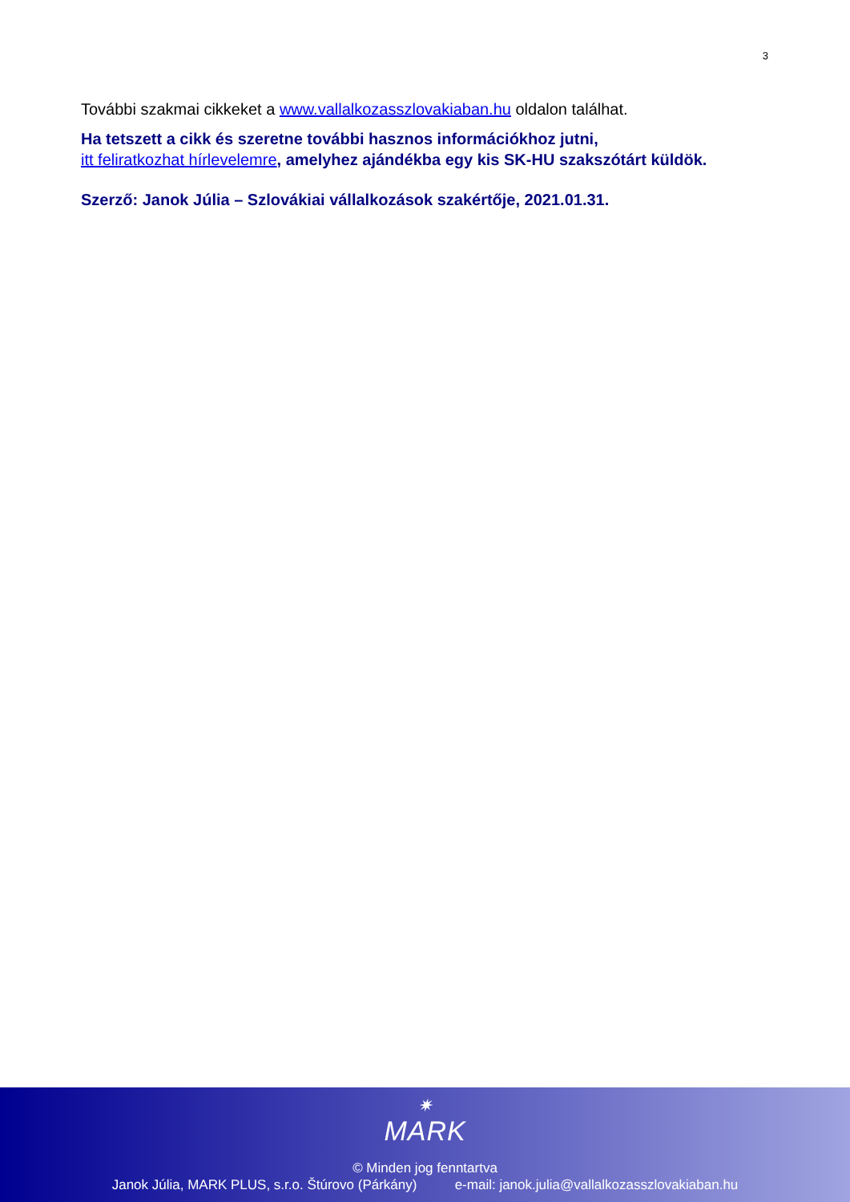3
További szakmai cikkeket a www.vallalkozasszlovakiaban.hu oldalon találhat.
Ha tetszett a cikk és szeretne további hasznos információkhoz jutni,
itt feliratkozhat hírlevelemre, amelyhez ajándékba egy kis SK-HU szakszótárt küldök.
Szerző: Janok Júlia – Szlovákiai vállalkozások szakértője, 2021.01.31.
✷
MARK
© Minden jog fenntartva
Janok Júlia, MARK PLUS, s.r.o. Štúrovo (Párkány) e-mail: janok.julia@vallalkozasszlovakiaban.hu